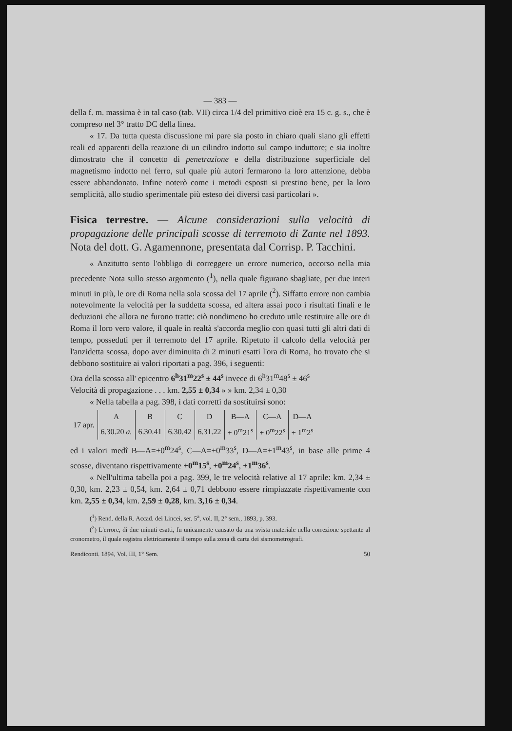— 383 —
della f. m. massima è in tal caso (tab. VII) circa 1/4 del primitivo cioè era 15 c. g. s., che è compreso nel 3° tratto DC della linea.
« 17. Da tutta questa discussione mi pare sia posto in chiaro quali siano gli effetti reali ed apparenti della reazione di un cilindro indotto sul campo induttore; e sia inoltre dimostrato che il concetto di penetrazione e della distribuzione superficiale del magnetismo indotto nel ferro, sul quale più autori fermarono la loro attenzione, debba essere abbandonato. Infine noterò come i metodi esposti si prestino bene, per la loro semplicità, allo studio sperimentale più esteso dei diversi casi particolari ».
Fisica terrestre. — Alcune considerazioni sulla velocità di propagazione delle principali scosse di terremoto di Zante nel 1893. Nota del dott. G. Agamennone, presentata dal Corrisp. P. Tacchini.
« Anzitutto sento l'obbligo di correggere un errore numerico, occorso nella mia precedente Nota sullo stesso argomento (<sup>1</sup>), nella quale figurano sbagliate, per due interi minuti in più, le ore di Roma nella sola scossa del 17 aprile (<sup>2</sup>). Siffatto errore non cambia notevolmente la velocità per la suddetta scossa, ed altera assai poco i risultati finali e le deduzioni che allora ne furono tratte: ciò nondimeno ho creduto utile restituire alle ore di Roma il loro vero valore, il quale in realtà s'accorda meglio con quasi tutti gli altri dati di tempo, posseduti per il terremoto del 17 aprile. Ripetuto il calcolo della velocità per l'anzidetta scossa, dopo aver diminuita di 2 minuti esatti l'ora di Roma, ho trovato che si debbono sostituire ai valori riportati a pag. 396, i seguenti:
Ora della scossa all' epicentro 6<sup>h</sup>31<sup>m</sup>22<sup>s</sup> ± 44<sup>s</sup> invece di 6<sup>h</sup>31<sup>m</sup>48<sup>s</sup> ± 46<sup>s</sup>
Velocità di propagazione . . . km. 2,55 ± 0,34 » » km. 2,34 ± 0,30
« Nella tabella a pag. 398, i dati corretti da sostituirsi sono:
| 17 apr. | A | B | C | D | B—A | C—A | D—A |
| | 6.30.20 a. | 6.30.41 | 6.30.42 | 6.31.22 | + 0<sup>m</sup>21<sup>s</sup> | + 0<sup>m</sup>22<sup>s</sup> | + 1<sup>m</sup>2<sup>s</sup> |
ed i valori medî B—A=+0<sup>m</sup>24<sup>s</sup>, C—A=+0<sup>m</sup>33<sup>s</sup>, D—A=+1<sup>m</sup>43<sup>s</sup>, in base alle prime 4 scosse, diventano rispettivamente +0<sup>m</sup>15<sup>s</sup>, +0<sup>m</sup>24<sup>s</sup>, +1<sup>m</sup>36<sup>s</sup>.
« Nell'ultima tabella poi a pag. 399, le tre velocità relative al 17 aprile: km. 2,34 ± 0,30, km. 2,23 ± 0,54, km. 2,64 ± 0,71 debbono essere rimpiazzate rispettivamente con km. 2,55 ± 0,34, km. 2,59 ± 0,28, km. 3,16 ± 0,34.
(<sup>1</sup>) Rend. della R. Accad. dei Lincei, ser. 5<sup>a</sup>, vol. II, 2° sem., 1893, p. 393.
(<sup>2</sup>) L'errore, di due minuti esatti, fu unicamente causato da una svista materiale nella correzione spettante al cronometro, il quale registra elettricamente il tempo sulla zona di carta dei sismometrografi.
Rendiconti. 1894, Vol. III, 1° Sem. 50